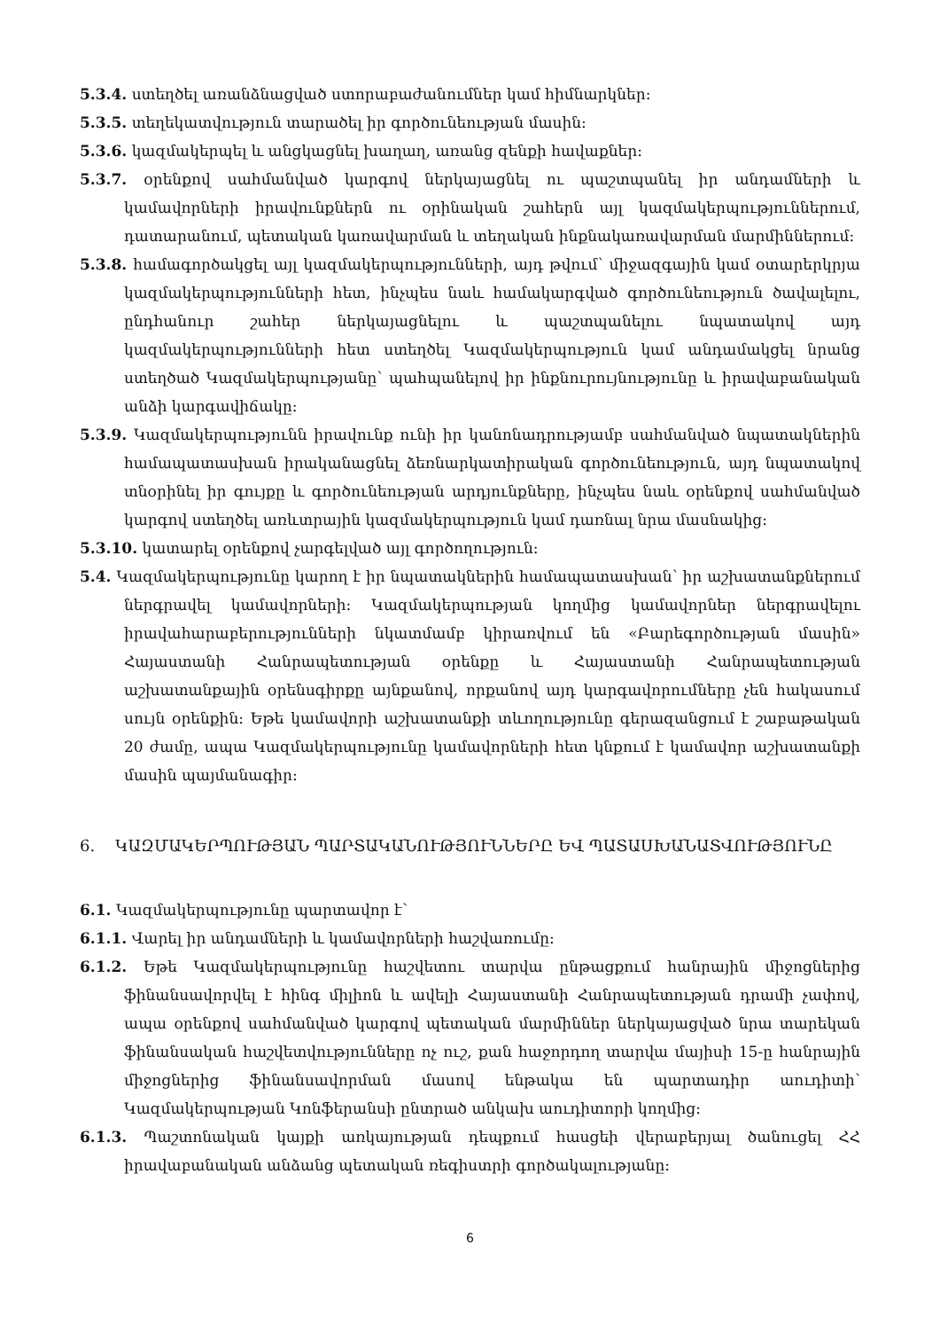5.3.4. ստեղծել առանձնացված ստորաբաժանումներ կամ հիմնարկներ:
5.3.5. տեղեկատվություն տարածել իր գործունեության մասին:
5.3.6. կազմակերպել և անցկացնել խաղաղ, առանց զենքի հավաքներ:
5.3.7. օրենքով սահմանված կարգով ներկայացնել ու պաշտպանել իր անդամների և կամավորների իրավունքներն ու օրինական շահերն այլ կազմակերպություններում, դատարանում, պետական կառավարման և տեղական ինքնակառավարման մարմիններում:
5.3.8. համագործակցել այլ կազմակերպությունների, այդ թվում՝ միջազգային կամ օտարերկրյա կազմակերպությունների հետ, ինչպես նաև համակարգված գործունեություն ծավալելու, ընդհանուր շահեր ներկայացնելու և պաշտպանելու նպատակով այդ կազմակերպությունների հետ ստեղծել Կազմակերպություն կամ անդամակցել նրանց ստեղծած Կազմակերպությանը՝ պահպանելով իր ինքնուրույնությունը և իրավաբանական անձի կարգավիճակը:
5.3.9. Կազմակերպությունն իրավունք ունի իր կանոնադրությամբ սահմանված նպատակներին համապատասխան իրականացնել ձեռնարկատիրական գործունեություն, այդ նպատակով տնօրինել իր գույքը և գործունեության արդյունքները, ինչպես նաև օրենքով սահմանված կարգով ստեղծել առևտրային կազմակերպություն կամ դառնալ նրա մասնակից:
5.3.10. կատարել օրենքով չարգելված այլ գործողություն:
5.4. Կազմակերպությունը կարող է իր նպատակներին համապատասխան՝ իր աշխատանքներում ներգրավել կամավորների: Կազմակերպության կողմից կամավորներ ներգրավելու իրավահարաբերությունների նկատմամբ կիրառվում են «Բարեգործության մասին» Հայաստանի Հանրապետության օրենքը և Հայաստանի Հանրապետության աշխատանքային օրենսգիրքը այնքանով, որքանով այդ կարգավորումները չեն հակասում սույն օրենքին: Եթե կամավորի աշխատանքի տևողությունը գերազանցում է շաբաթական 20 ժամը, ապա Կազմակերպությունը կամավորների հետ կնքում է կամավոր աշխատանքի մասին պայմանագիր:
6. ԿԱԶՄԱԿԵՐՊՈՒԹՅԱՆ ՊԱՐՏԱԿԱՆՈՒԹՅՈՒՆՆԵՐԸ ԵՎ ՊԱՏԱՍԽԱՆԱՏՎՈՒԹՅՈՒՆԸ
6.1. Կազմակերպությունը պարտավոր է՝
6.1.1. Վարել իր անդամների և կամավորների հաշվառումը:
6.1.2. Եթե Կազմակերպությունը հաշվետու տարվա ընթացքում հանրային միջոցներից ֆինանսավորվել է հինգ միլիոն և ավելի Հայաստանի Հանրապետության դրամի չափով, ապա օրենքով սահմանված կարգով պետական մարմիններ ներկայացված նրա տարեկան ֆինանսական հաշվետվությունները ոչ ուշ, քան հաջորդող տարվա մայիսի 15-ը հանրային միջոցներից ֆինանսավորման մասով ենթակա են պարտադիր աուդիտի՝ Կազմակերպության Կոնֆերանսի ընտրած անկախ աուդիտորի կողմից:
6.1.3. Պաշտոնական կայքի առկայության դեպքում հասցեի վերաբերյալ ծանուցել ՀՀ իրավաբանական անձանց պետական ռեգիստրի գործակալությանը:
6